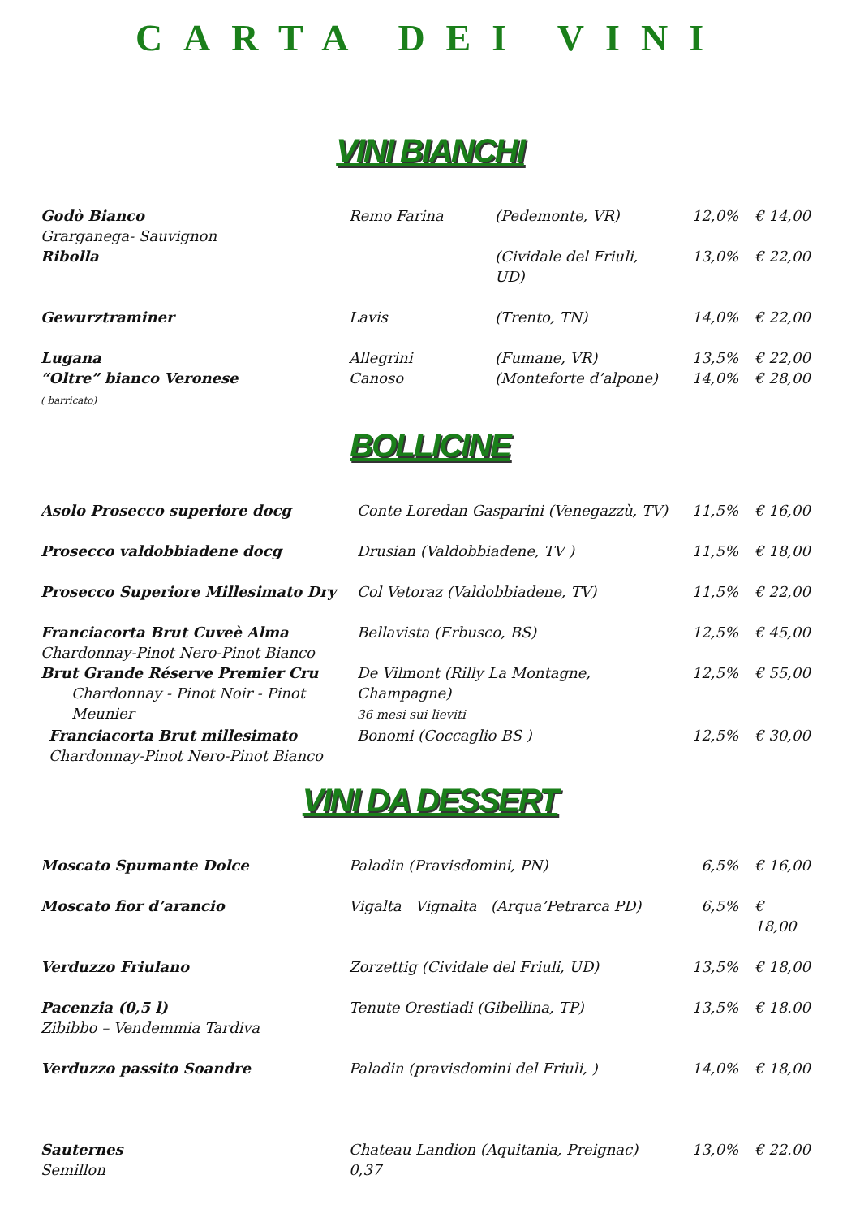CARTA DEI VINI
VINI BIANCHI
| Godò Bianco Grarganega- Sauvignon | Remo Farina | (Pedemonte, VR) | 12,0% | € 14,00 |
| Ribolla | | (Cividale del Friuli, UD) | 13,0% | € 22,00 |
| Gewurztraminer | Lavis | (Trento, TN) | 14,0% | € 22,00 |
| Lugana | Allegrini | (Fumane, VR) | 13,5% | € 22,00 |
| “Oltre” bianco Veronese ( barricato) | Canoso | (Monteforte d’alpone) | 14,0% | € 28,00 |
BOLLICINE
| Asolo Prosecco superiore docg | Conte Loredan Gasparini (Venegazzù, TV) | 11,5% | € 16,00 |
| Prosecco valdobbiadene docg | Drusian (Valdobbiadene, TV ) | 11,5% | € 18,00 |
| Prosecco Superiore Millesimato Dry | Col Vetoraz (Valdobbiadene, TV) | 11,5% | € 22,00 |
| Franciacorta Brut Cuveè Alma Chardonnay-Pinot Nero-Pinot Bianco | Bellavista (Erbusco, BS) | 12,5% | € 45,00 |
| Brut Grande Réserve Premier Cru Chardonnay - Pinot Noir - Pinot Meunier | De Vilmont (Rilly La Montagne, Champagne) 36 mesi sui lieviti | 12,5% | € 55,00 |
| Franciacorta Brut millesimato Chardonnay-Pinot Nero-Pinot Bianco | Bonomi (Coccaglio BS ) | 12,5% | € 30,00 |
VINI DA DESSERT
| Moscato Spumante Dolce | Paladin (Pravisdomini, PN) | 6,5% | € 16,00 |
| Moscato fior d’arancio | Vigalta Vignalta (Arqua’Petrarca PD) | 6,5% | € 18,00 |
| Verduzzo Friulano | Zorzettig (Cividale del Friuli, UD) | 13,5% | € 18,00 |
| Pacenzia (0,5 l) Zibibbo – Vendemmia Tardiva | Tenute Orestiadi (Gibellina, TP) | 13,5% | € 18.00 |
| Verduzzo passito Soandre | Paladin (pravisdomini del Friuli, ) | 14,0% | € 18,00 |
| Sauternes Semillon | Chateau Landion (Aquitania, Preignac) 0,37 | 13,0% | € 22.00 |